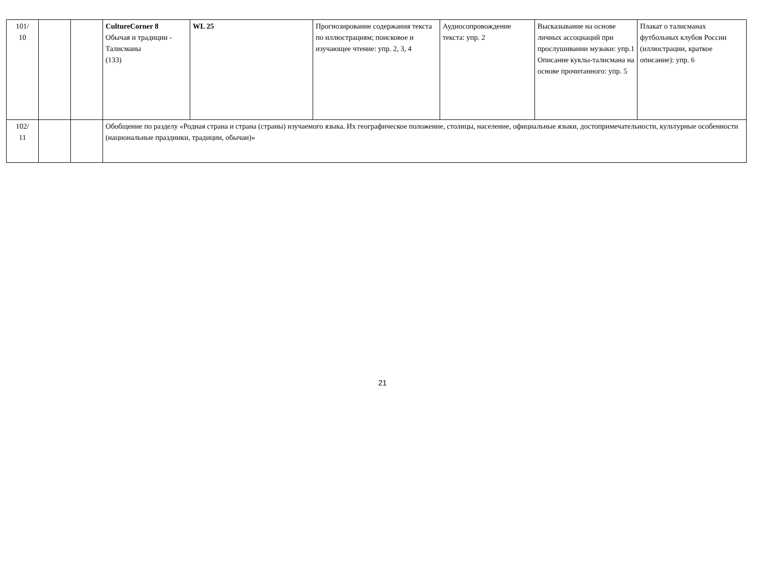| 101/ 10 | | | CultureCorner 8 Обычая и традиции - Талисманы (133) | WL 25 | Прогнозирование содержания текста по иллюстрациям; поисковое и изучающее чтение: упр. 2, 3, 4 | Аудиосопровождение текста: упр. 2 | Высказывание на основе личных ассоциаций при прослушивании музыки: упр.1 Описание куклы-талисмана на основе прочитанного: упр. 5 | Плакат о талисманах футбольных клубов России (иллюстрации, краткое описание): упр. 6 |
| 102/ 11 | | | Обобщение по разделу «Родная страна и страна (страны) изучаемого языка. Их географическое положение, столицы, население, официальные языки, достопримечательности, культурные особенности (национальные праздники, традиции, обычаи)» | | | | | |
21